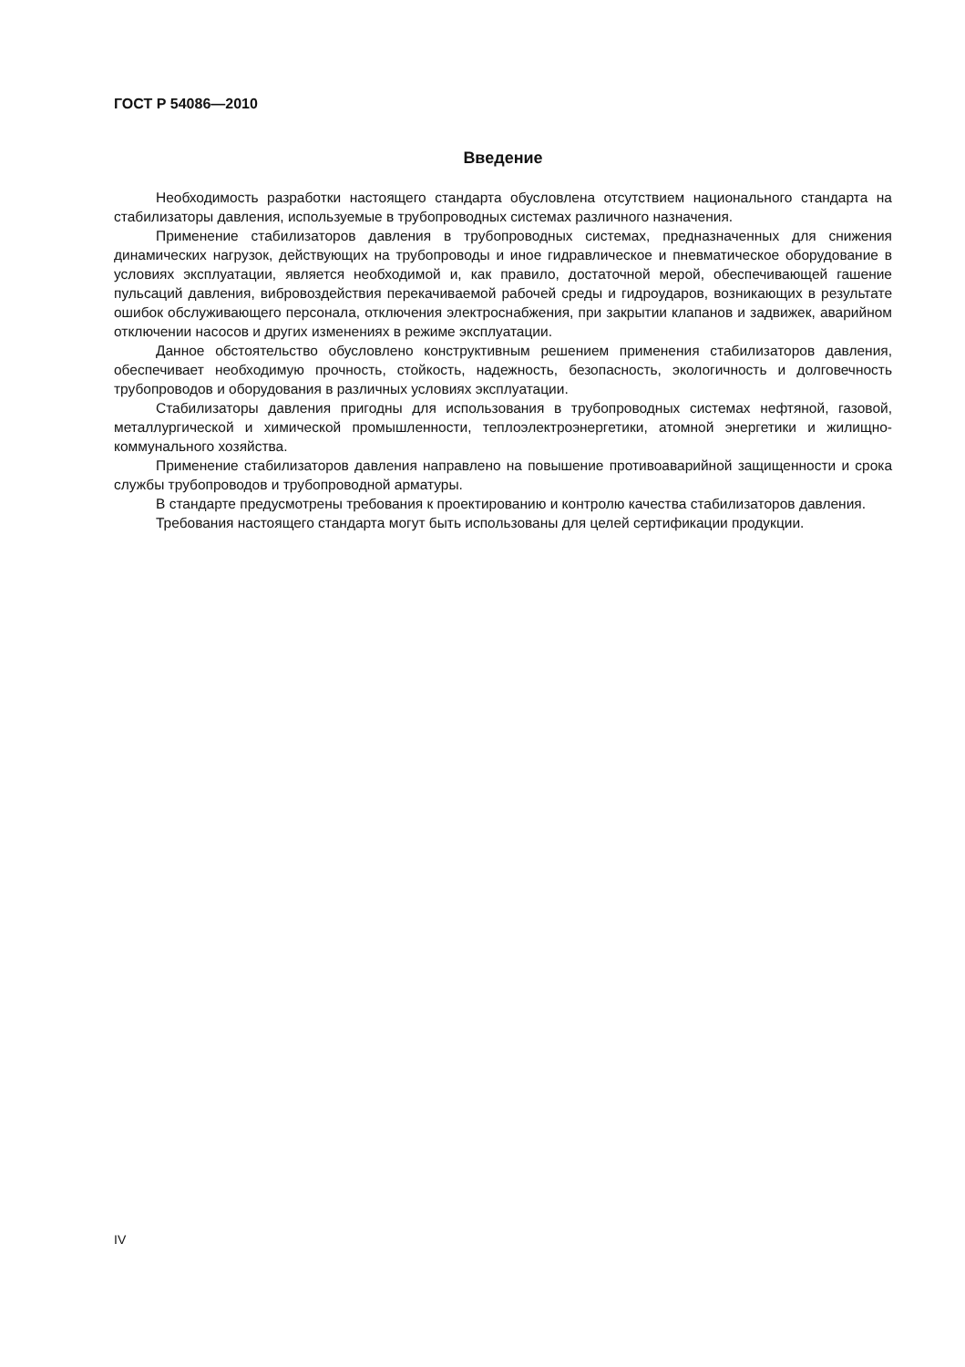ГОСТ Р 54086—2010
Введение
Необходимость разработки настоящего стандарта обусловлена отсутствием национального стандарта на стабилизаторы давления, используемые в трубопроводных системах различного назначения.
Применение стабилизаторов давления в трубопроводных системах, предназначенных для снижения динамических нагрузок, действующих на трубопроводы и иное гидравлическое и пневматическое оборудование в условиях эксплуатации, является необходимой и, как правило, достаточной мерой, обеспечивающей гашение пульсаций давления, вибровоздействия перекачиваемой рабочей среды и гидроударов, возникающих в результате ошибок обслуживающего персонала, отключения электроснабжения, при закрытии клапанов и задвижек, аварийном отключении насосов и других изменениях в режиме эксплуатации.
Данное обстоятельство обусловлено конструктивным решением применения стабилизаторов давления, обеспечивает необходимую прочность, стойкость, надежность, безопасность, экологичность и долговечность трубопроводов и оборудования в различных условиях эксплуатации.
Стабилизаторы давления пригодны для использования в трубопроводных системах нефтяной, газовой, металлургической и химической промышленности, теплоэлектроэнергетики, атомной энергетики и жилищно-коммунального хозяйства.
Применение стабилизаторов давления направлено на повышение противоаварийной защищенности и срока службы трубопроводов и трубопроводной арматуры.
В стандарте предусмотрены требования к проектированию и контролю качества стабилизаторов давления.
Требования настоящего стандарта могут быть использованы для целей сертификации продукции.
IV